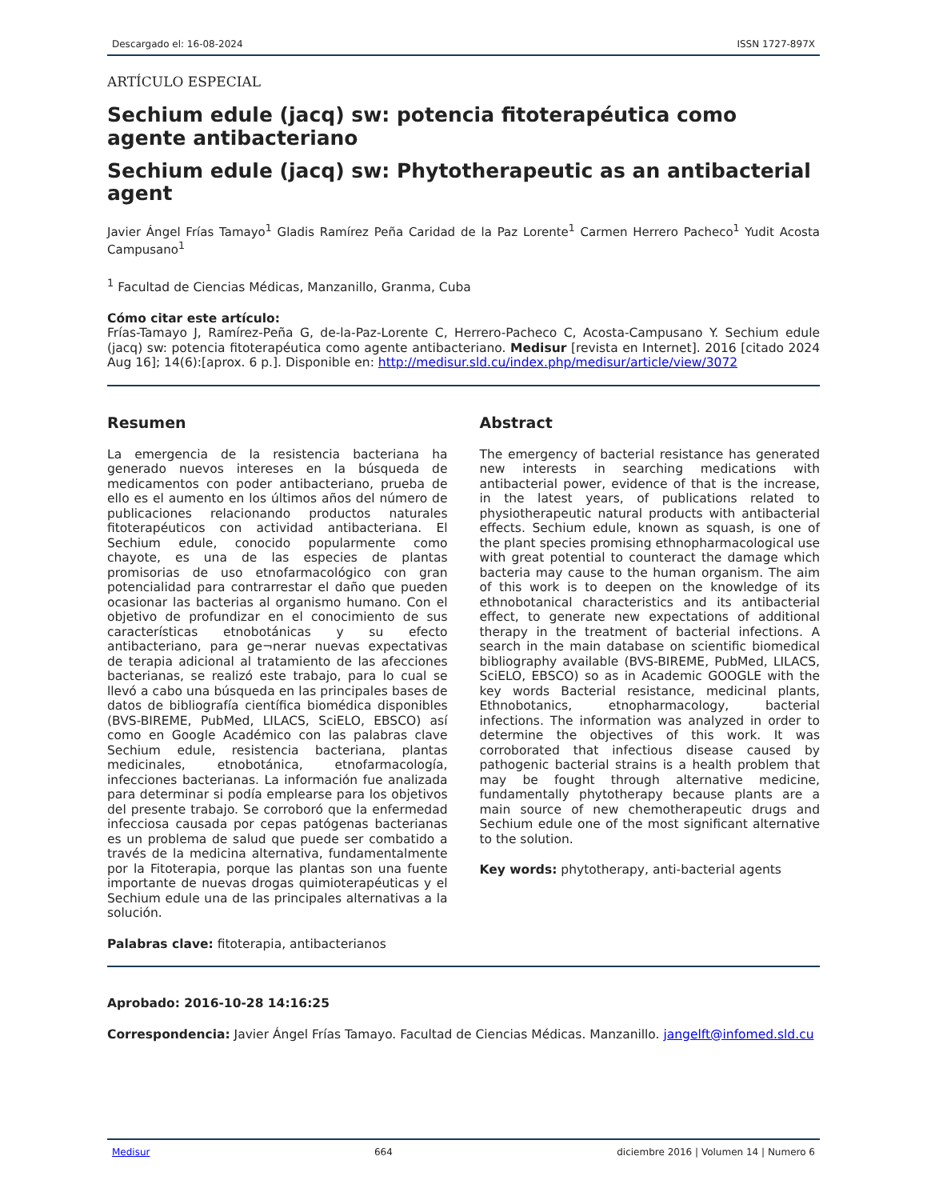Descargado el: 16-08-2024 ISSN 1727-897X
ARTÍCULO ESPECIAL
Sechium edule (jacq) sw: potencia fitoterapéutica como agente antibacteriano
Sechium edule (jacq) sw: Phytotherapeutic as an antibacterial agent
Javier Ángel Frías Tamayo<sup>1</sup> Gladis Ramírez Peña Caridad de la Paz Lorente<sup>1</sup> Carmen Herrero Pacheco<sup>1</sup> Yudit Acosta Campusano<sup>1</sup>
<sup>1</sup> Facultad de Ciencias Médicas, Manzanillo, Granma, Cuba
Cómo citar este artículo:
Frías-Tamayo J, Ramírez-Peña G, de-la-Paz-Lorente C, Herrero-Pacheco C, Acosta-Campusano Y. Sechium edule (jacq) sw: potencia fitoterapéutica como agente antibacteriano. Medisur [revista en Internet]. 2016 [citado 2024 Aug 16]; 14(6):[aprox. 6 p.]. Disponible en: http://medisur.sld.cu/index.php/medisur/article/view/3072
Resumen
La emergencia de la resistencia bacteriana ha generado nuevos intereses en la búsqueda de medicamentos con poder antibacteriano, prueba de ello es el aumento en los últimos años del número de publicaciones relacionando productos naturales fitoterapéuticos con actividad antibacteriana. El Sechium edule, conocido popularmente como chayote, es una de las especies de plantas promisorias de uso etnofarmacológico con gran potencialidad para contrarrestar el daño que pueden ocasionar las bacterias al organismo humano. Con el objetivo de profundizar en el conocimiento de sus características etnobotánicas y su efecto antibacteriano, para ge¬nerar nuevas expectativas de terapia adicional al tratamiento de las afecciones bacterianas, se realizó este trabajo, para lo cual se llevó a cabo una búsqueda en las principales bases de datos de bibliografía científica biomédica disponibles (BVS-BIREME, PubMed, LILACS, SciELO, EBSCO) así como en Google Académico con las palabras clave Sechium edule, resistencia bacteriana, plantas medicinales, etnobotánica, etnofarmacología, infecciones bacterianas. La información fue analizada para determinar si podía emplearse para los objetivos del presente trabajo. Se corroboró que la enfermedad infecciosa causada por cepas patógenas bacterianas es un problema de salud que puede ser combatido a través de la medicina alternativa, fundamentalmente por la Fitoterapia, porque las plantas son una fuente importante de nuevas drogas quimioterapéuticas y el Sechium edule una de las principales alternativas a la solución.
Palabras clave: fitoterapia, antibacterianos
Abstract
The emergency of bacterial resistance has generated new interests in searching medications with antibacterial power, evidence of that is the increase, in the latest years, of publications related to physiotherapeutic natural products with antibacterial effects. Sechium edule, known as squash, is one of the plant species promising ethnopharmacological use with great potential to counteract the damage which bacteria may cause to the human organism. The aim of this work is to deepen on the knowledge of its ethnobotanical characteristics and its antibacterial effect, to generate new expectations of additional therapy in the treatment of bacterial infections. A search in the main database on scientific biomedical bibliography available (BVS-BIREME, PubMed, LILACS, SciELO, EBSCO) so as in Academic GOOGLE with the key words Bacterial resistance, medicinal plants, Ethnobotanics, etnopharmacology, bacterial infections. The information was analyzed in order to determine the objectives of this work. It was corroborated that infectious disease caused by pathogenic bacterial strains is a health problem that may be fought through alternative medicine, fundamentally phytotherapy because plants are a main source of new chemotherapeutic drugs and Sechium edule one of the most significant alternative to the solution.
Key words: phytotherapy, anti-bacterial agents
Aprobado: 2016-10-28 14:16:25
Correspondencia: Javier Ángel Frías Tamayo. Facultad de Ciencias Médicas. Manzanillo. jangelft@infomed.sld.cu
Medisur 664 diciembre 2016 | Volumen 14 | Numero 6